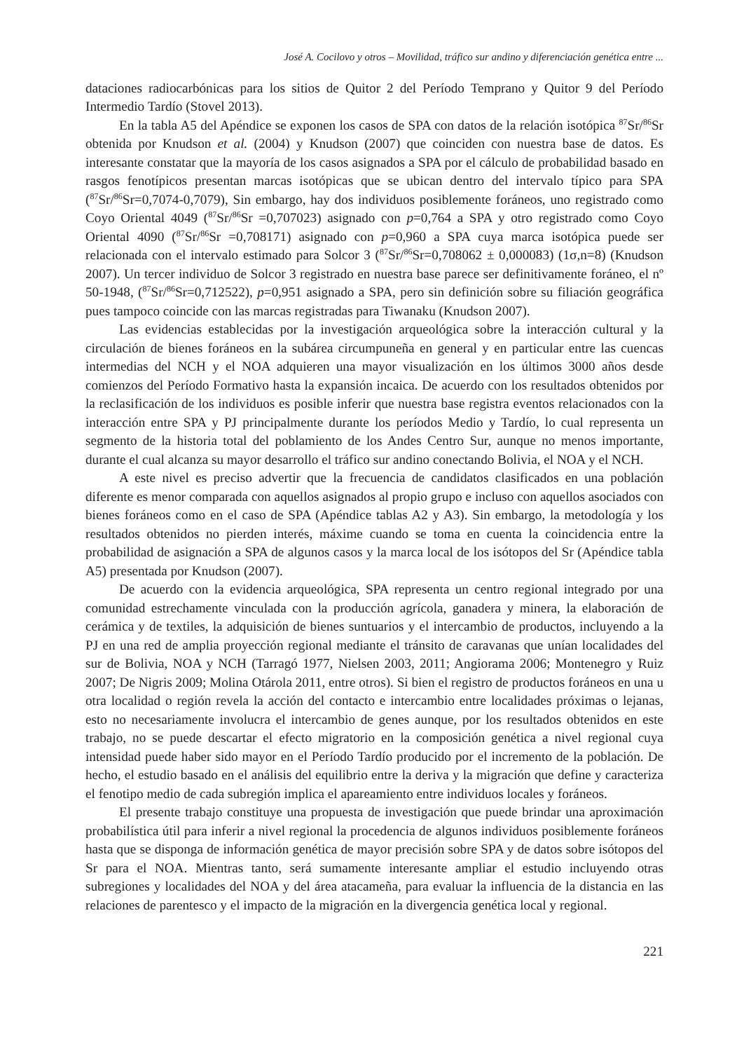José A. Cocilovo y otros – Movilidad, tráfico sur andino y diferenciación genética entre ...
dataciones radiocarbónicas para los sitios de Quitor 2 del Período Temprano y Quitor 9 del Período Intermedio Tardío (Stovel 2013).
En la tabla A5 del Apéndice se exponen los casos de SPA con datos de la relación isotópica <sup>87</sup>Sr/<sup>86</sup>Sr obtenida por Knudson et al. (2004) y Knudson (2007) que coinciden con nuestra base de datos. Es interesante constatar que la mayoría de los casos asignados a SPA por el cálculo de probabilidad basado en rasgos fenotípicos presentan marcas isotópicas que se ubican dentro del intervalo típico para SPA (<sup>87</sup>Sr/<sup>86</sup>Sr=0,7074-0,7079), Sin embargo, hay dos individuos posiblemente foráneos, uno registrado como Coyo Oriental 4049 (<sup>87</sup>Sr/<sup>86</sup>Sr =0,707023) asignado con p=0,764 a SPA y otro registrado como Coyo Oriental 4090 (<sup>87</sup>Sr/<sup>86</sup>Sr =0,708171) asignado con p=0,960 a SPA cuya marca isotópica puede ser relacionada con el intervalo estimado para Solcor 3 (<sup>87</sup>Sr/<sup>86</sup>Sr=0,708062 ± 0,000083) (1σ,n=8) (Knudson 2007). Un tercer individuo de Solcor 3 registrado en nuestra base parece ser definitivamente foráneo, el nº 50-1948, (<sup>87</sup>Sr/<sup>86</sup>Sr=0,712522), p=0,951 asignado a SPA, pero sin definición sobre su filiación geográfica pues tampoco coincide con las marcas registradas para Tiwanaku (Knudson 2007).
Las evidencias establecidas por la investigación arqueológica sobre la interacción cultural y la circulación de bienes foráneos en la subárea circumpuneña en general y en particular entre las cuencas intermedias del NCH y el NOA adquieren una mayor visualización en los últimos 3000 años desde comienzos del Período Formativo hasta la expansión incaica. De acuerdo con los resultados obtenidos por la reclasificación de los individuos es posible inferir que nuestra base registra eventos relacionados con la interacción entre SPA y PJ principalmente durante los períodos Medio y Tardío, lo cual representa un segmento de la historia total del poblamiento de los Andes Centro Sur, aunque no menos importante, durante el cual alcanza su mayor desarrollo el tráfico sur andino conectando Bolivia, el NOA y el NCH.
A este nivel es preciso advertir que la frecuencia de candidatos clasificados en una población diferente es menor comparada con aquellos asignados al propio grupo e incluso con aquellos asociados con bienes foráneos como en el caso de SPA (Apéndice tablas A2 y A3). Sin embargo, la metodología y los resultados obtenidos no pierden interés, máxime cuando se toma en cuenta la coincidencia entre la probabilidad de asignación a SPA de algunos casos y la marca local de los isótopos del Sr (Apéndice tabla A5) presentada por Knudson (2007).
De acuerdo con la evidencia arqueológica, SPA representa un centro regional integrado por una comunidad estrechamente vinculada con la producción agrícola, ganadera y minera, la elaboración de cerámica y de textiles, la adquisición de bienes suntuarios y el intercambio de productos, incluyendo a la PJ en una red de amplia proyección regional mediante el tránsito de caravanas que unían localidades del sur de Bolivia, NOA y NCH (Tarragó 1977, Nielsen 2003, 2011; Angiorama 2006; Montenegro y Ruiz 2007; De Nigris 2009; Molina Otárola 2011, entre otros). Si bien el registro de productos foráneos en una u otra localidad o región revela la acción del contacto e intercambio entre localidades próximas o lejanas, esto no necesariamente involucra el intercambio de genes aunque, por los resultados obtenidos en este trabajo, no se puede descartar el efecto migratorio en la composición genética a nivel regional cuya intensidad puede haber sido mayor en el Período Tardío producido por el incremento de la población. De hecho, el estudio basado en el análisis del equilibrio entre la deriva y la migración que define y caracteriza el fenotipo medio de cada subregión implica el apareamiento entre individuos locales y foráneos.
El presente trabajo constituye una propuesta de investigación que puede brindar una aproximación probabilística útil para inferir a nivel regional la procedencia de algunos individuos posiblemente foráneos hasta que se disponga de información genética de mayor precisión sobre SPA y de datos sobre isótopos del Sr para el NOA. Mientras tanto, será sumamente interesante ampliar el estudio incluyendo otras subregiones y localidades del NOA y del área atacameña, para evaluar la influencia de la distancia en las relaciones de parentesco y el impacto de la migración en la divergencia genética local y regional.
221